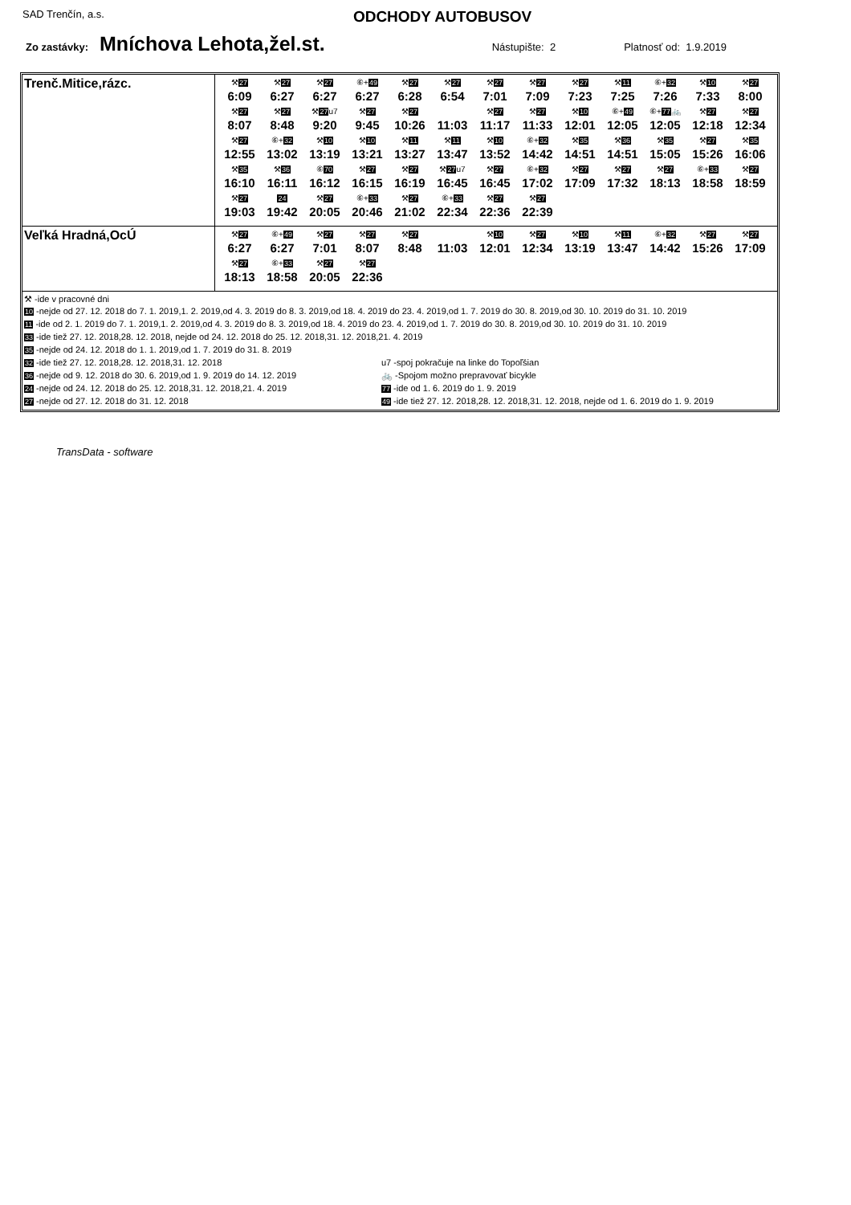SAD Trenčín, a.s. ODCHODY AUTOBUSOV
Zo zastávky: Mníchova Lehota,žel.st. Nástupište: 2 Platnosť od: 1.9.2019
| Trenč.Mitice,rázc. | ⚒ 27 6:09 ⚒ 27 6:27 ⚒ 27 6:27 ⑥+ 49 6:27 ⚒ 27 6:28 ⚒ 27 6:54 ⚒ 27 7:01 ⚒ 27 7:09 ⚒ 27 7:23 ⚒ 11 7:25 ⑥+ 32 7:26 ⚒ 10 7:33 ⚒ 27 8:00 ⚒ 27 8:07 ⚒ 27 8:48 ⚒ 27 u7 9:20 ⚒ 27 9:45 ⚒ 27 10:26 11:03 ⚒ 27 11:17 ⚒ 27 11:33 ⚒ 10 12:01 ⑥+ 49 12:05 ⑥+ 77 🚲 12:05 ⚒ 27 12:18 ⚒ 27 12:34 ⚒ 27 12:55 ⑥+ 32 13:02 ⚒ 10 13:19 ⚒ 10 13:21 ⚒ 11 13:27 ⚒ 11 13:47 ⚒ 10 13:52 ⑥+ 32 14:42 ⚒ 35 14:51 ⚒ 36 14:51 ⚒ 35 15:05 ⚒ 27 15:26 ⚒ 35 16:06 ⚒ 35 16:10 ⚒ 36 16:11 ⑥ 70 16:12 ⚒ 27 16:15 ⚒ 27 16:19 ⚒ 27 u7 16:45 ⚒ 27 16:45 ⑥+ 32 17:02 ⚒ 27 17:09 ⚒ 27 17:32 ⚒ 27 18:13 ⑥+ 33 18:58 ⚒ 27 18:59 ⚒ 27 19:03 24 19:42 ⚒ 27 20:05 ⑥+ 33 20:46 ⚒ 27 21:02 ⑥+ 33 22:34 ⚒ 27 22:36 ⚒ 27 22:39 |
| Veľká Hradná,OcÚ | ⚒ 27 6:27 ⑥+ 49 6:27 ⚒ 27 7:01 ⚒ 27 8:07 ⚒ 27 8:48 11:03 ⚒ 10 12:01 ⚒ 27 12:34 ⚒ 10 13:19 ⚒ 11 13:47 ⑥+ 32 14:42 ⚒ 27 15:26 ⚒ 27 17:09 ⚒ 27 18:13 ⑥+ 33 18:58 ⚒ 27 20:05 ⚒ 27 22:36 |
⚒ -ide v pracovné dni
10 -nejde od 27. 12. 2018 do 7. 1. 2019,1. 2. 2019,od 4. 3. 2019 do 8. 3. 2019,od 18. 4. 2019 do 23. 4. 2019,od 1. 7. 2019 do 30. 8. 2019,od 30. 10. 2019 do 31. 10. 2019
11 -ide od 2. 1. 2019 do 7. 1. 2019,1. 2. 2019,od 4. 3. 2019 do 8. 3. 2019,od 18. 4. 2019 do 23. 4. 2019,od 1. 7. 2019 do 30. 8. 2019,od 30. 10. 2019 do 31. 10. 2019
33 -ide tiež 27. 12. 2018,28. 12. 2018, nejde od 24. 12. 2018 do 25. 12. 2018,31. 12. 2018,21. 4. 2019
35 -nejde od 24. 12. 2018 do 1. 1. 2019,od 1. 7. 2019 do 31. 8. 2019
32 -ide tiež 27. 12. 2018,28. 12. 2018,31. 12. 2018 u7 -spoj pokračuje na linke do Topoľšian
36 -nejde od 9. 12. 2018 do 30. 6. 2019,od 1. 9. 2019 do 14. 12. 2019
🚲 -Spojom možno prepravovať bicykle
24 -nejde od 24. 12. 2018 do 25. 12. 2018,31. 12. 2018,21. 4. 2019
77 -ide od 1. 6. 2019 do 1. 9. 2019
27 -nejde od 27. 12. 2018 do 31. 12. 2018
49 -ide tiež 27. 12. 2018,28. 12. 2018,31. 12. 2018, nejde od 1. 6. 2019 do 1. 9. 2019
TransData - software